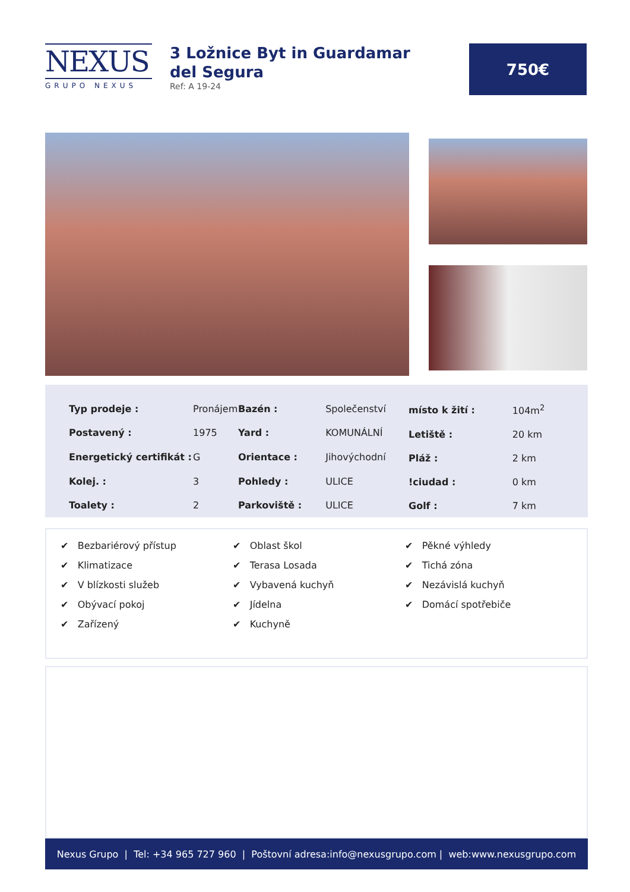NEXUS
GRUPO NEXUS
3 Ložnice Byt in Guardamar del Segura
Ref: A 19-24
750€
| Typ prodeje : | Pronájem |
| Postavený : | 1975 |
| Energetický certifikát : | G |
| Kolej. : | 3 |
| Toalety : | 2 |
| Bazén : | Společenství |
| Yard : | KOMUNÁLNÍ |
| Orientace : | Jihovýchodní |
| Pohledy : | ULICE |
| Parkoviště : | ULICE |
| místo k žití : | 104m<sup>2</sup> |
| Letiště : | 20 km |
| Pláž : | 2 km |
| !ciudad : | 0 km |
| Golf : | 7 km |
✔ Bezbariérový přístup
✔ Klimatizace
✔ V blízkosti služeb
✔ Obývací pokoj
✔ Zařízený
✔ Oblast škol
✔ Terasa Losada
✔ Vybavená kuchyň
✔ Jídelna
✔ Kuchyně
✔ Pěkné výhledy
✔ Tichá zóna
✔ Nezávislá kuchyň
✔ Domácí spotřebiče
Nexus Grupo | Tel: +34 965 727 960 | Poštovní adresa: info@nexusgrupo.com | web: www.nexusgrupo.com